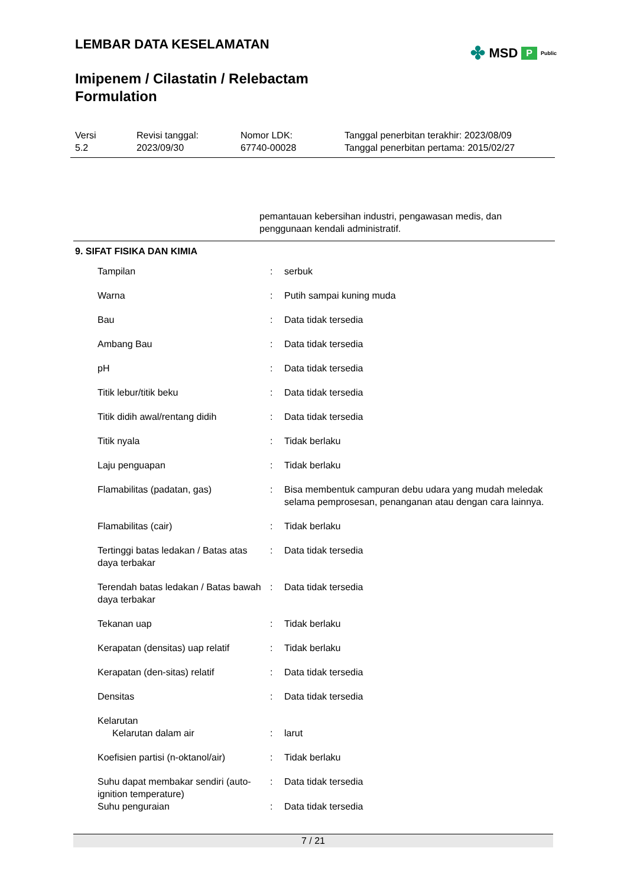✤ MSD P Public
LEMBAR DATA KESELAMATAN
Imipenem / Cilastatin / Relebactam
Formulation
Versi
5.2
Revisi tanggal:
2023/09/30
Nomor LDK:
67740-00028
Tanggal penerbitan terakhir: 2023/08/09
Tanggal penerbitan pertama: 2015/02/27
pemantauan kebersihan industri, pengawasan medis, dan penggunaan kendali administratif.
9. SIFAT FISIKA DAN KIMIA
| Tampilan | : | serbuk |
| Warna | : | Putih sampai kuning muda |
| Bau | : | Data tidak tersedia |
| Ambang Bau | : | Data tidak tersedia |
| pH | : | Data tidak tersedia |
| Titik lebur/titik beku | : | Data tidak tersedia |
| Titik didih awal/rentang didih | : | Data tidak tersedia |
| Titik nyala | : | Tidak berlaku |
| Laju penguapan | : | Tidak berlaku |
| Flamabilitas (padatan, gas) | : | Bisa membentuk campuran debu udara yang mudah meledak selama pemprosesan, penanganan atau dengan cara lainnya. |
| Flamabilitas (cair) | : | Tidak berlaku |
| Tertinggi batas ledakan / Batas atas daya terbakar | : | Data tidak tersedia |
| Terendah batas ledakan / Batas bawah daya terbakar | : | Data tidak tersedia |
| Tekanan uap | : | Tidak berlaku |
| Kerapatan (densitas) uap relatif | : | Tidak berlaku |
| Kerapatan (den-sitas) relatif | : | Data tidak tersedia |
| Densitas | : | Data tidak tersedia |
| Kelarutan | | |
| Kelarutan dalam air | : | larut |
| Koefisien partisi (n-oktanol/air) | : | Tidak berlaku |
| Suhu dapat membakar sendiri (auto-ignition temperature) | : | Data tidak tersedia |
| Suhu penguraian | : | Data tidak tersedia |
7 / 21